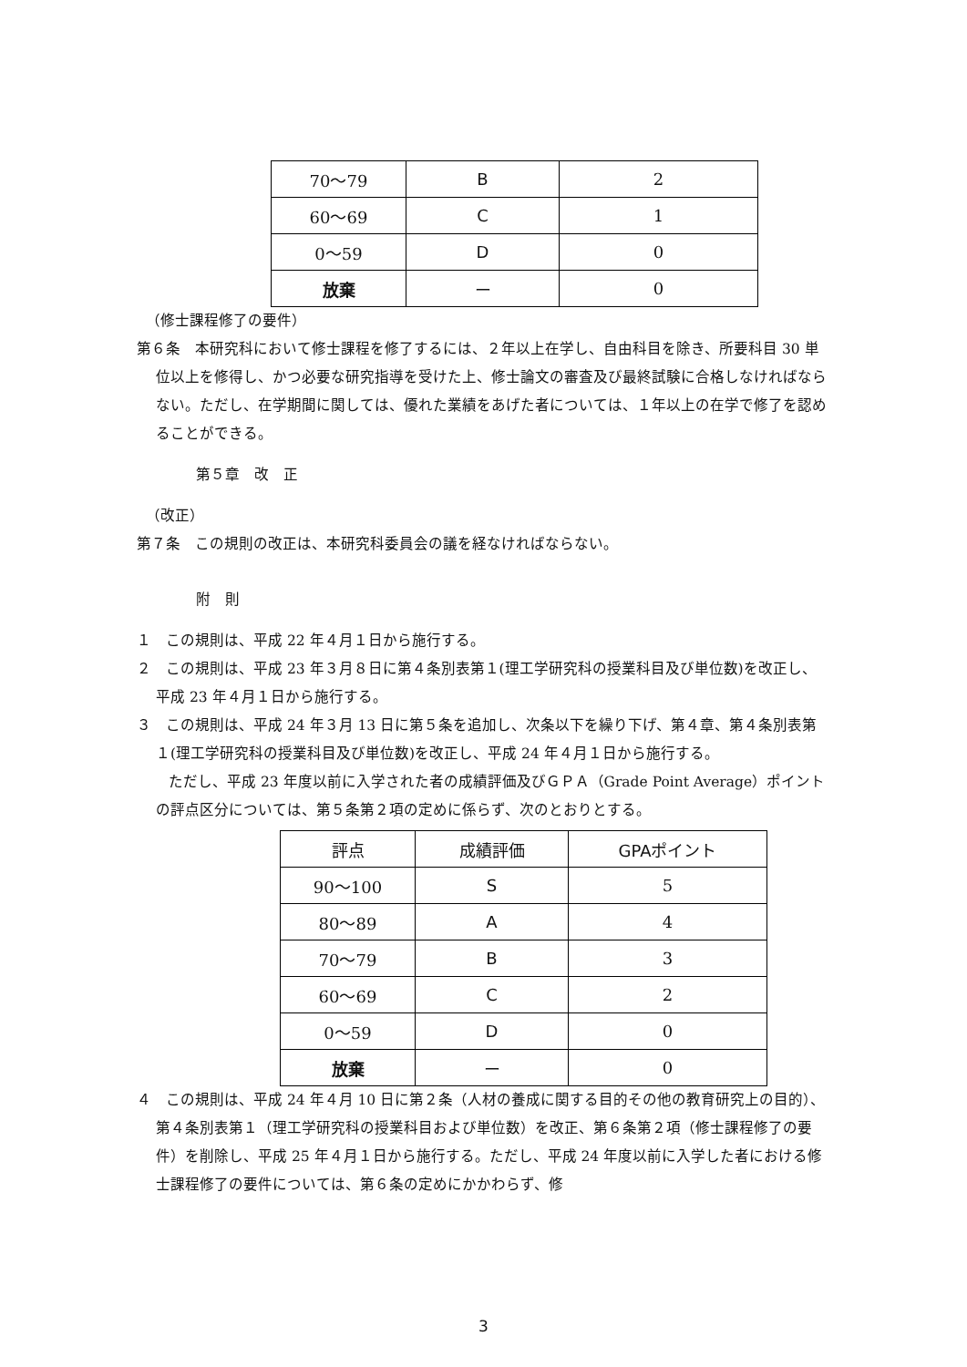| 70〜79 | B | 2 |
| 60〜69 | C | 1 |
| 0〜59 | D | 0 |
| 放棄 | ー | 0 |
（修士課程修了の要件）
第６条　本研究科において修士課程を修了するには、２年以上在学し、自由科目を除き、所要科目 30 単位以上を修得し、かつ必要な研究指導を受けた上、修士論文の審査及び最終試験に合格しなければならない。ただし、在学期間に関しては、優れた業績をあげた者については、１年以上の在学で修了を認めることができる。
第５章　改　正
（改正）
第７条　この規則の改正は、本研究科委員会の議を経なければならない。
附　則
１　この規則は、平成 22 年４月１日から施行する。
２　この規則は、平成 23 年３月８日に第４条別表第１(理工学研究科の授業科目及び単位数)を改正し、平成 23 年４月１日から施行する。
３　この規則は、平成 24 年３月 13 日に第５条を追加し、次条以下を繰り下げ、第４章、第４条別表第１(理工学研究科の授業科目及び単位数)を改正し、平成 24 年４月１日から施行する。
ただし、平成 23 年度以前に入学された者の成績評価及びＧＰＡ（Grade Point Average）ポイントの評点区分については、第５条第２項の定めに係らず、次のとおりとする。
| 評点 | 成績評価 | GPAポイント |
| --- | --- | --- |
| 90〜100 | S | 5 |
| 80〜89 | A | 4 |
| 70〜79 | B | 3 |
| 60〜69 | C | 2 |
| 0〜59 | D | 0 |
| 放棄 | ー | 0 |
４　この規則は、平成 24 年４月 10 日に第２条（人材の養成に関する目的その他の教育研究上の目的）、第４条別表第１（理工学研究科の授業科目および単位数）を改正、第６条第２項（修士課程修了の要件）を削除し、平成 25 年４月１日から施行する。ただし、平成 24 年度以前に入学した者における修士課程修了の要件については、第６条の定めにかかわらず、修
3